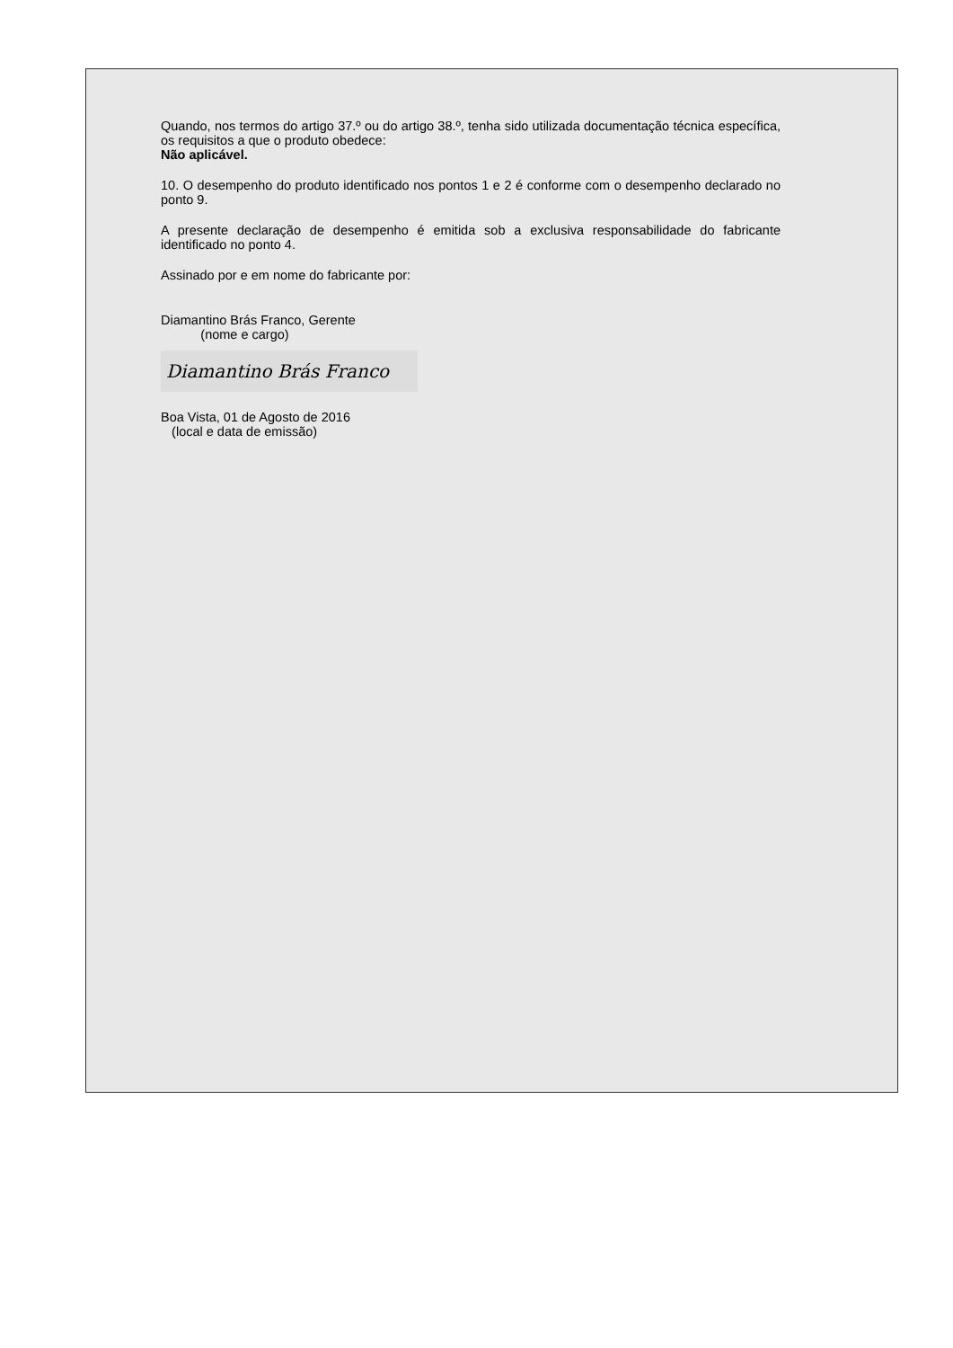Quando, nos termos do artigo 37.º ou do artigo 38.º, tenha sido utilizada documentação técnica específica, os requisitos a que o produto obedece:
Não aplicável.
10. O desempenho do produto identificado nos pontos 1 e 2 é conforme com o desempenho declarado no ponto 9.
A presente declaração de desempenho é emitida sob a exclusiva responsabilidade do fabricante identificado no ponto 4.
Assinado por e em nome do fabricante por:
Diamantino Brás Franco, Gerente
(nome e cargo)
Diamantino Brás Franco
Boa Vista, 01 de Agosto de 2016
(local e data de emissão)